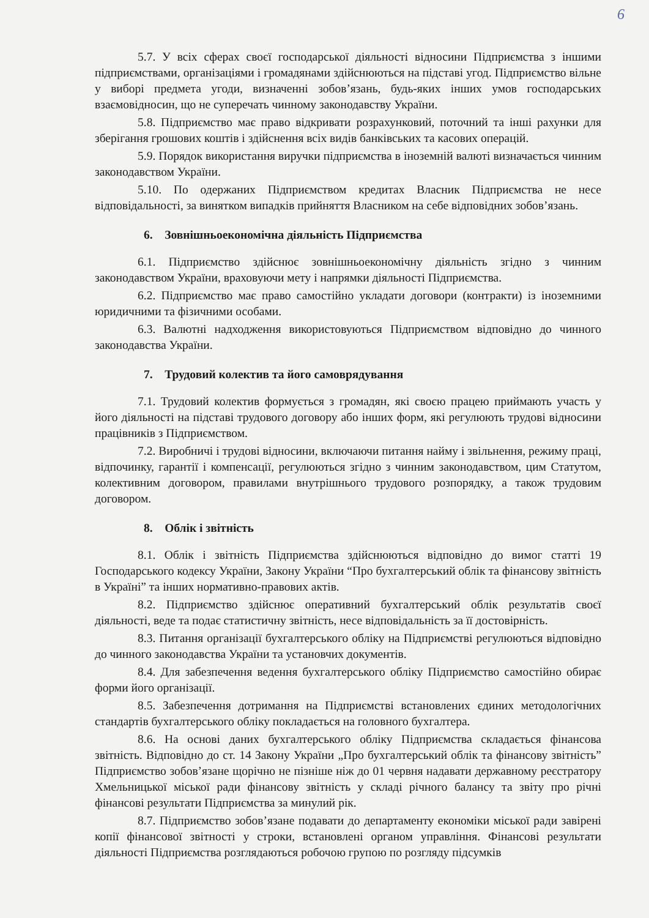6
5.7. У всіх сферах своєї господарської діяльності відносини Підприємства з іншими підприємствами, організаціями і громадянами здійснюються на підставі угод. Підприємство вільне у виборі предмета угоди, визначенні зобов’язань, будь-яких інших умов господарських взаємовідносин, що не суперечать чинному законодавству України.
5.8. Підприємство має право відкривати розрахунковий, поточний та інші рахунки для зберігання грошових коштів і здійснення всіх видів банківських та касових операцій.
5.9. Порядок використання виручки підприємства в іноземній валюті визначається чинним законодавством України.
5.10. По одержаних Підприємством кредитах Власник Підприємства не несе відповідальності, за винятком випадків прийняття Власником на себе відповідних зобов’язань.
6. Зовнішньоекономічна діяльність Підприємства
6.1. Підприємство здійснює зовнішньоекономічну діяльність згідно з чинним законодавством України, враховуючи мету і напрямки діяльності Підприємства.
6.2. Підприємство має право самостійно укладати договори (контракти) із іноземними юридичними та фізичними особами.
6.3. Валютні надходження використовуються Підприємством відповідно до чинного законодавства України.
7. Трудовий колектив та його самоврядування
7.1. Трудовий колектив формується з громадян, які своєю працею приймають участь у його діяльності на підставі трудового договору або інших форм, які регулюють трудові відносини працівників з Підприємством.
7.2. Виробничі і трудові відносини, включаючи питання найму і звільнення, режиму праці, відпочинку, гарантії і компенсації, регулюються згідно з чинним законодавством, цим Статутом, колективним договором, правилами внутрішнього трудового розпорядку, а також трудовим договором.
8. Облік і звітність
8.1. Облік і звітність Підприємства здійснюються відповідно до вимог статті 19 Господарського кодексу України, Закону України “Про бухгалтерський облік та фінансову звітність в Україні” та інших нормативно-правових актів.
8.2. Підприємство здійснює оперативний бухгалтерський облік результатів своєї діяльності, веде та подає статистичну звітність, несе відповідальність за її достовірність.
8.3. Питання організації бухгалтерського обліку на Підприємстві регулюються відповідно до чинного законодавства України та установчих документів.
8.4. Для забезпечення ведення бухгалтерського обліку Підприємство самостійно обирає форми його організації.
8.5. Забезпечення дотримання на Підприємстві встановлених єдиних методологічних стандартів бухгалтерського обліку покладається на головного бухгалтера.
8.6. На основі даних бухгалтерського обліку Підприємства складається фінансова звітність. Відповідно до ст. 14 Закону України „Про бухгалтерський облік та фінансову звітність” Підприємство зобов’язане щорічно не пізніше ніж до 01 червня надавати державному реєстратору Хмельницької міської ради фінансову звітність у складі річного балансу та звіту про річні фінансові результати Підприємства за минулий рік.
8.7. Підприємство зобов’язане подавати до департаменту економіки міської ради завірені копії фінансової звітності у строки, встановлені органом управління. Фінансові результати діяльності Підприємства розглядаються робочою групою по розгляду підсумків